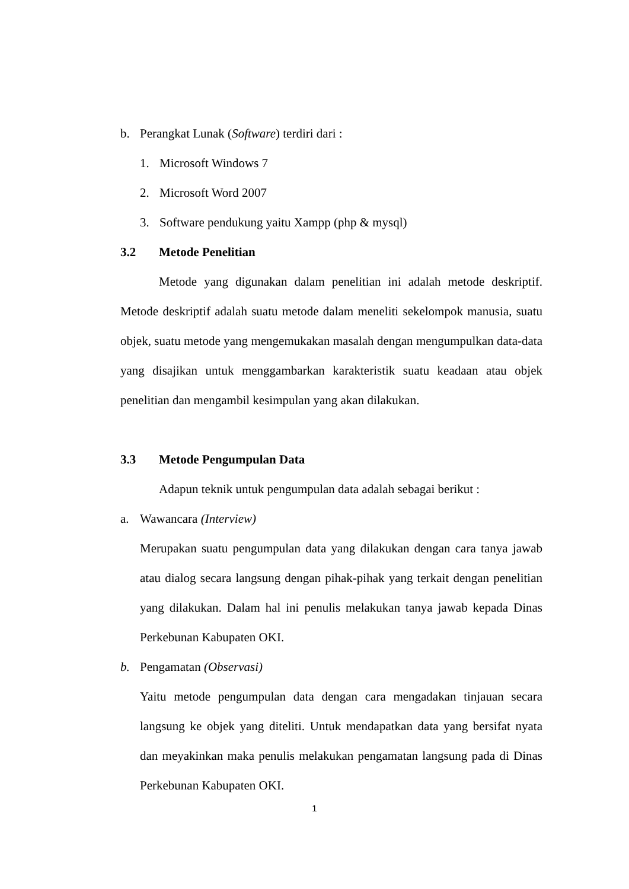b. Perangkat Lunak (Software) terdiri dari :
1. Microsoft Windows 7
2. Microsoft Word 2007
3. Software pendukung yaitu Xampp (php & mysql)
3.2 Metode Penelitian
Metode yang digunakan dalam penelitian ini adalah metode deskriptif. Metode deskriptif adalah suatu metode dalam meneliti sekelompok manusia, suatu objek, suatu metode yang mengemukakan masalah dengan mengumpulkan data-data yang disajikan untuk menggambarkan karakteristik suatu keadaan atau objek penelitian dan mengambil kesimpulan yang akan dilakukan.
3.3 Metode Pengumpulan Data
Adapun teknik untuk pengumpulan data adalah sebagai berikut :
a. Wawancara (Interview)
Merupakan suatu pengumpulan data yang dilakukan dengan cara tanya jawab atau dialog secara langsung dengan pihak-pihak yang terkait dengan penelitian yang dilakukan. Dalam hal ini penulis melakukan tanya jawab kepada Dinas Perkebunan Kabupaten OKI.
b. Pengamatan (Observasi)
Yaitu metode pengumpulan data dengan cara mengadakan tinjauan secara langsung ke objek yang diteliti. Untuk mendapatkan data yang bersifat nyata dan meyakinkan maka penulis melakukan pengamatan langsung pada di Dinas Perkebunan Kabupaten OKI.
1